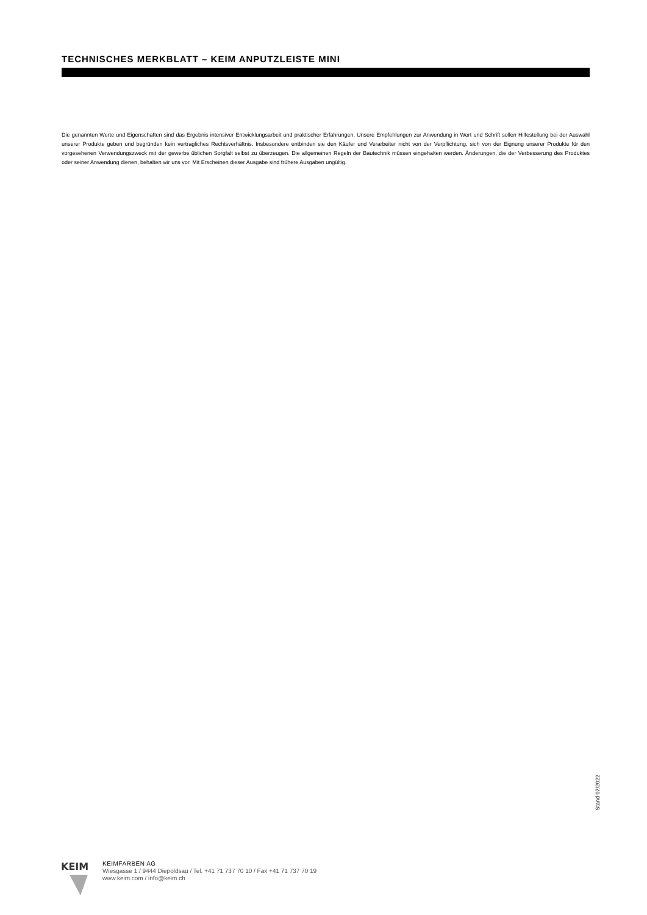TECHNISCHES MERKBLATT – KEIM ANPUTZLEISTE MINI
Die genannten Werte und Eigenschaften sind das Ergebnis intensiver Entwicklungsarbeit und praktischer Erfahrungen. Unsere Empfehlungen zur Anwendung in Wort und Schrift sollen Hilfestellung bei der Auswahl unserer Produkte geben und begründen kein vertragliches Rechtsverhältnis. Insbesondere entbinden sie den Käufer und Verarbeiter nicht von der Verpflichtung, sich von der Eignung unserer Produkte für den vorgesehenen Verwendungszweck mit der gewerbe üblichen Sorgfalt selbst zu überzeugen. Die allgemeinen Regeln der Bautechnik müssen eingehalten werden. Änderungen, die der Verbesserung des Produktes oder seiner Anwendung dienen, behalten wir uns vor. Mit Erscheinen dieser Ausgabe sind frühere Ausgaben ungültig.
Stand 07/2022
KEIM
KEIMFARBEN AG
Wiesgasse 1 / 9444 Diepoldsau / Tel. +41 71 737 70 10 / Fax +41 71 737 70 19
www.keim.com / info@keim.ch